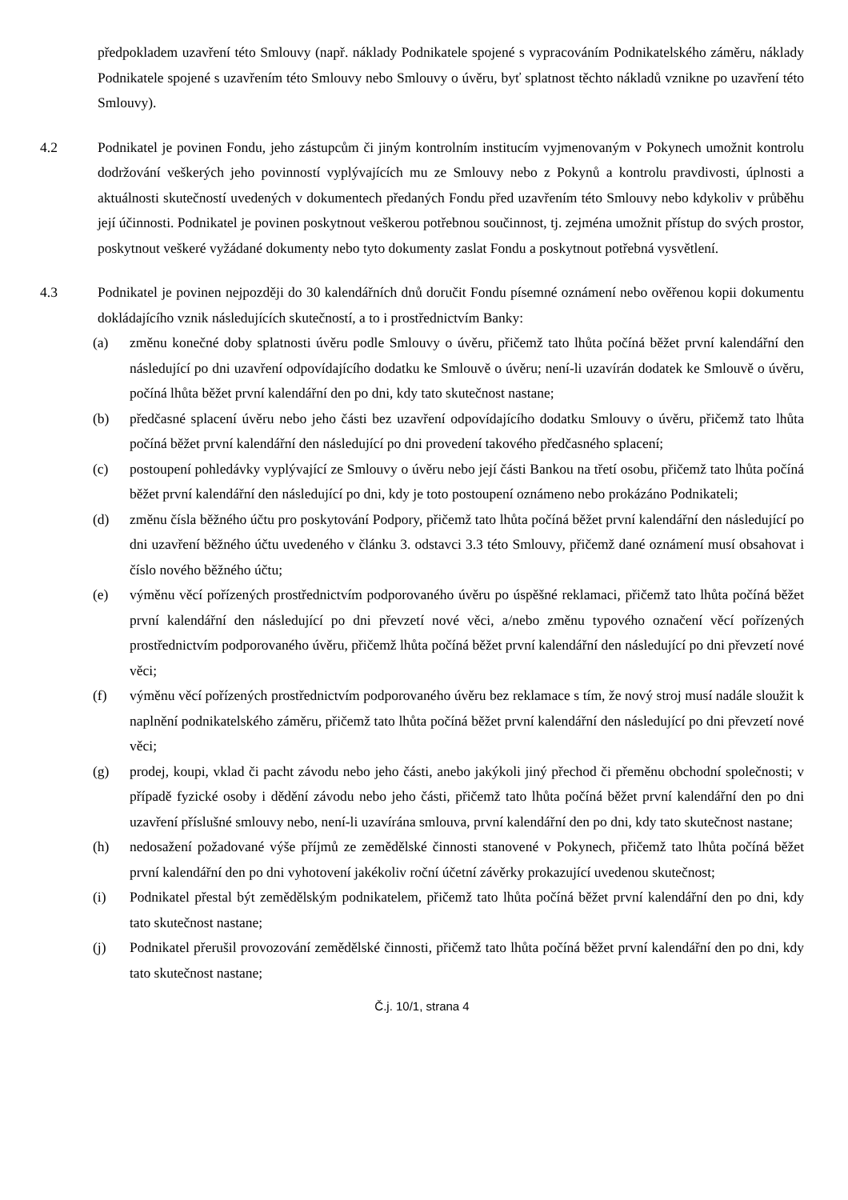předpokladem uzavření této Smlouvy (např. náklady Podnikatele spojené s vypracováním Podnikatelského záměru, náklady Podnikatele spojené s uzavřením této Smlouvy nebo Smlouvy o úvěru, byť splatnost těchto nákladů vznikne po uzavření této Smlouvy).
4.2 Podnikatel je povinen Fondu, jeho zástupcům či jiným kontrolním institucím vyjmenovaným v Pokynech umožnit kontrolu dodržování veškerých jeho povinností vyplývajících mu ze Smlouvy nebo z Pokynů a kontrolu pravdivosti, úplnosti a aktuálnosti skutečností uvedených v dokumentech předaných Fondu před uzavřením této Smlouvy nebo kdykoliv v průběhu její účinnosti. Podnikatel je povinen poskytnout veškerou potřebnou součinnost, tj. zejména umožnit přístup do svých prostor, poskytnout veškeré vyžádané dokumenty nebo tyto dokumenty zaslat Fondu a poskytnout potřebná vysvětlení.
4.3 Podnikatel je povinen nejpozději do 30 kalendářních dnů doručit Fondu písemné oznámení nebo ověřenou kopii dokumentu dokládajícího vznik následujících skutečností, a to i prostřednictvím Banky:
(a) změnu konečné doby splatnosti úvěru podle Smlouvy o úvěru, přičemž tato lhůta počíná běžet první kalendářní den následující po dni uzavření odpovídajícího dodatku ke Smlouvě o úvěru; není-li uzavírán dodatek ke Smlouvě o úvěru, počíná lhůta běžet první kalendářní den po dni, kdy tato skutečnost nastane;
(b) předčasné splacení úvěru nebo jeho části bez uzavření odpovídajícího dodatku Smlouvy o úvěru, přičemž tato lhůta počíná běžet první kalendářní den následující po dni provedení takového předčasného splacení;
(c) postoupení pohledávky vyplývající ze Smlouvy o úvěru nebo její části Bankou na třetí osobu, přičemž tato lhůta počíná běžet první kalendářní den následující po dni, kdy je toto postoupení oznámeno nebo prokázáno Podnikateli;
(d) změnu čísla běžného účtu pro poskytování Podpory, přičemž tato lhůta počíná běžet první kalendářní den následující po dni uzavření běžného účtu uvedeného v článku 3. odstavci 3.3 této Smlouvy, přičemž dané oznámení musí obsahovat i číslo nového běžného účtu;
(e) výměnu věcí pořízených prostřednictvím podporovaného úvěru po úspěšné reklamaci, přičemž tato lhůta počíná běžet první kalendářní den následující po dni převzetí nové věci, a/nebo změnu typového označení věcí pořízených prostřednictvím podporovaného úvěru, přičemž lhůta počíná běžet první kalendářní den následující po dni převzetí nové věci;
(f) výměnu věcí pořízených prostřednictvím podporovaného úvěru bez reklamace s tím, že nový stroj musí nadále sloužit k naplnění podnikatelského záměru, přičemž tato lhůta počíná běžet první kalendářní den následující po dni převzetí nové věci;
(g) prodej, koupi, vklad či pacht závodu nebo jeho části, anebo jakýkoli jiný přechod či přeměnu obchodní společnosti; v případě fyzické osoby i dědění závodu nebo jeho části, přičemž tato lhůta počíná běžet první kalendářní den po dni uzavření příslušné smlouvy nebo, není-li uzavírána smlouva, první kalendářní den po dni, kdy tato skutečnost nastane;
(h) nedosažení požadované výše příjmů ze zemědělské činnosti stanovené v Pokynech, přičemž tato lhůta počíná běžet první kalendářní den po dni vyhotovení jakékoliv roční účetní závěrky prokazující uvedenou skutečnost;
(i) Podnikatel přestal být zemědělským podnikatelem, přičemž tato lhůta počíná běžet první kalendářní den po dni, kdy tato skutečnost nastane;
(j) Podnikatel přerušil provozování zemědělské činnosti, přičemž tato lhůta počíná běžet první kalendářní den po dni, kdy tato skutečnost nastane;
Č.j. 10/1, strana 4